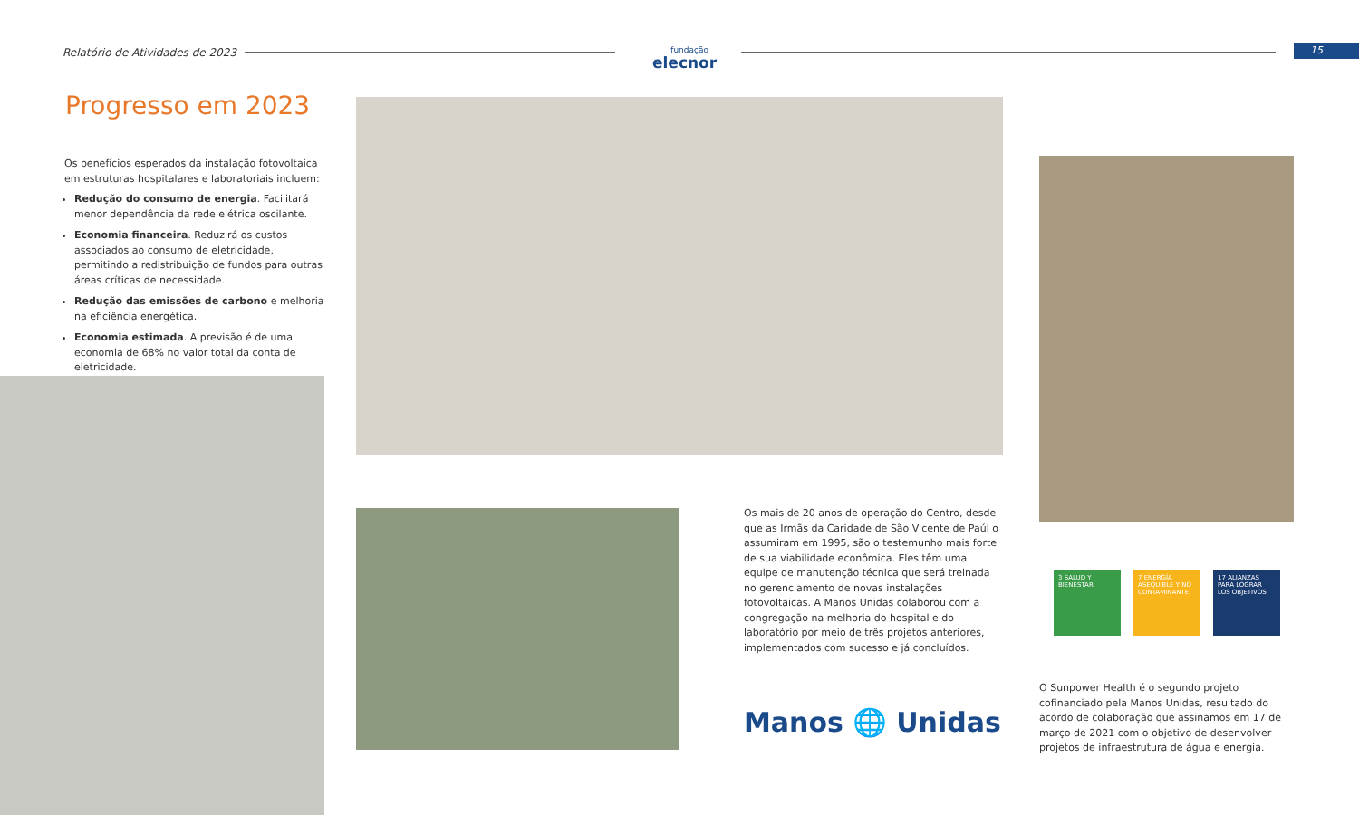Relatório de Atividades de 2023
fundação
elecnor
15
Progresso em 2023
Os benefícios esperados da instalação fotovoltaica em estruturas hospitalares e laboratoriais incluem:
Redução do consumo de energia. Facilitará menor dependência da rede elétrica oscilante.
Economia financeira. Reduzirá os custos associados ao consumo de eletricidade, permitindo a redistribuição de fundos para outras áreas críticas de necessidade.
Redução das emissões de carbono e melhoria na eficiência energética.
Economia estimada. A previsão é de uma economia de 68% no valor total da conta de eletricidade.
Os mais de 20 anos de operação do Centro, desde que as Irmãs da Caridade de São Vicente de Paúl o assumiram em 1995, são o testemunho mais forte de sua viabilidade econômica. Eles têm uma equipe de manutenção técnica que será treinada no gerenciamento de novas instalações fotovoltaicas. A Manos Unidas colaborou com a congregação na melhoria do hospital e do laboratório por meio de três projetos anteriores, implementados com sucesso e já concluídos.
3 SALUD Y BIENESTAR
7 ENERGÍA ASEQUIBLE Y NO CONTAMINANTE
17 ALIANZAS PARA LOGRAR LOS OBJETIVOS
Manos 🌐 Unidas
O Sunpower Health é o segundo projeto cofinanciado pela Manos Unidas, resultado do acordo de colaboração que assinamos em 17 de março de 2021 com o objetivo de desenvolver projetos de infraestrutura de água e energia.